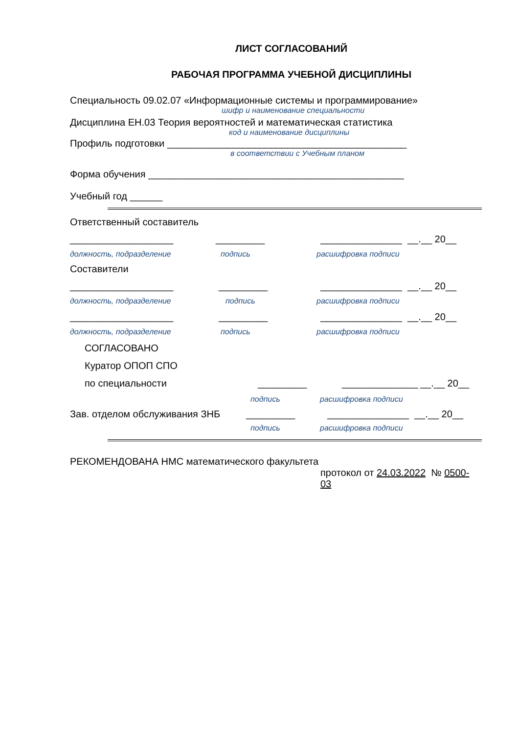ЛИСТ СОГЛАСОВАНИЙ
РАБОЧАЯ ПРОГРАММА УЧЕБНОЙ ДИСЦИПЛИНЫ
Специальность 09.02.07 «Информационные системы и программирование»
шифр и наименование специальности
Дисциплина ЕН.03 Теория вероятностей и математическая статистика
код и наименование дисциплины
Профиль подготовки ____________________________________________
в соответствии с Учебным планом
Форма обучения _______________________________________________
Учебный год ______
Ответственный составитель
___________________ _________ _______________ __.__ 20__
должность, подразделение подпись расшифровка подписи
Составители
___________________ _________ _______________ __.__ 20__
должность, подразделение подпись расшифровка подписи
___________________ _________ _______________ __.__ 20__
должность, подразделение подпись расшифровка подписи
СОГЛАСОВАНО
Куратор ОПОП СПО
по специальности _________ ______________ __.__ 20__
подпись расшифровка подписи
Зав. отделом обслуживания ЗНБ _________ _______________ __.__ 20__
подпись расшифровка подписи
РЕКОМЕНДОВАНА НМС математического факультета
протокол от 24.03.2022 № 0500-03